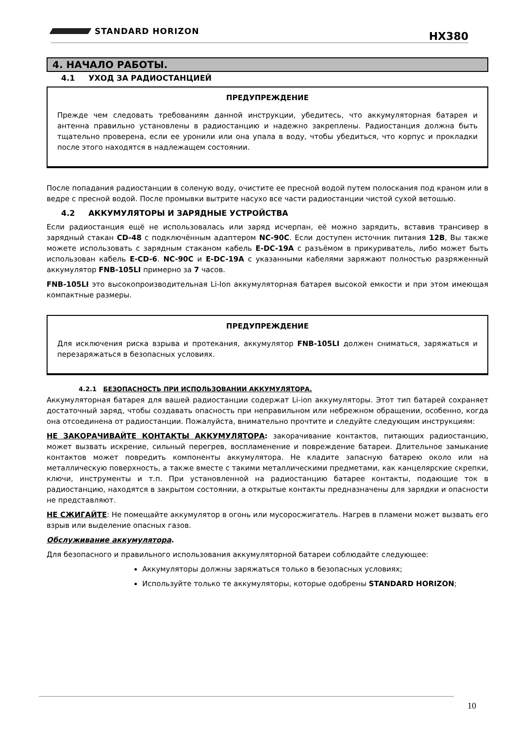STANDARD HORIZON HX380
4. НАЧАЛО РАБОТЫ.
4.1 УХОД ЗА РАДИОСТАНЦИЕЙ
ПРЕДУПРЕЖДЕНИЕ
Прежде чем следовать требованиям данной инструкции, убедитесь, что аккумуляторная батарея и антенна правильно установлены в радиостанцию и надежно закреплены. Радиостанция должна быть тщательно проверена, если ее уронили или она упала в воду, чтобы убедиться, что корпус и прокладки после этого находятся в надлежащем состоянии.
После попадания радиостанции в соленую воду, очистите ее пресной водой путем полоскания под краном или в ведре с пресной водой. После промывки вытрите насухо все части радиостанции чистой сухой ветошью.
4.2 АККУМУЛЯТОРЫ И ЗАРЯДНЫЕ УСТРОЙСТВА
Если радиостанция ещё не использовалась или заряд исчерпан, её можно зарядить, вставив трансивер в зарядный стакан CD-48 с подключённым адаптером NC-90C. Если доступен источник питания 12В, Вы также можете использовать с зарядным стаканом кабель E-DC-19A с разъёмом в прикуриватель, либо может быть использован кабель E-CD-6. NC-90C и E-DC-19A с указанными кабелями заряжают полностью разряженный аккумулятор FNB-105LI примерно за 7 часов.
FNB-105LI это высокопроизводительная Li-Ion аккумуляторная батарея высокой емкости и при этом имеющая компактные размеры.
ПРЕДУПРЕЖДЕНИЕ
Для исключения риска взрыва и протекания, аккумулятор FNB-105LI должен сниматься, заряжаться и перезаряжаться в безопасных условиях.
4.2.1 БЕЗОПАСНОСТЬ ПРИ ИСПОЛЬЗОВАНИИ АККУМУЛЯТОРА.
Аккумуляторная батарея для вашей радиостанции содержат Li-ion аккумуляторы. Этот тип батарей сохраняет достаточный заряд, чтобы создавать опасность при неправильном или небрежном обращении, особенно, когда она отсоединена от радиостанции. Пожалуйста, внимательно прочтите и следуйте следующим инструкциям:
НЕ ЗАКОРАЧИВАЙТЕ КОНТАКТЫ АККУМУЛЯТОРА: закорачивание контактов, питающих радиостанцию, может вызвать искрение, сильный перегрев, воспламенение и повреждение батареи. Длительное замыкание контактов может повредить компоненты аккумулятора. Не кладите запасную батарею около или на металлическую поверхность, а также вместе с такими металлическими предметами, как канцелярские скрепки, ключи, инструменты и т.п. При установленной на радиостанцию батарее контакты, подающие ток в радиостанцию, находятся в закрытом состоянии, а открытые контакты предназначены для зарядки и опасности не представляют.
НЕ СЖИГАЙТЕ: Не помещайте аккумулятор в огонь или мусоросжигатель. Нагрев в пламени может вызвать его взрыв или выделение опасных газов.
Обслуживание аккумулятора.
Для безопасного и правильного использования аккумуляторной батареи соблюдайте следующее:
Аккумуляторы должны заряжаться только в безопасных условиях;
Используйте только те аккумуляторы, которые одобрены STANDARD HORIZON;
10